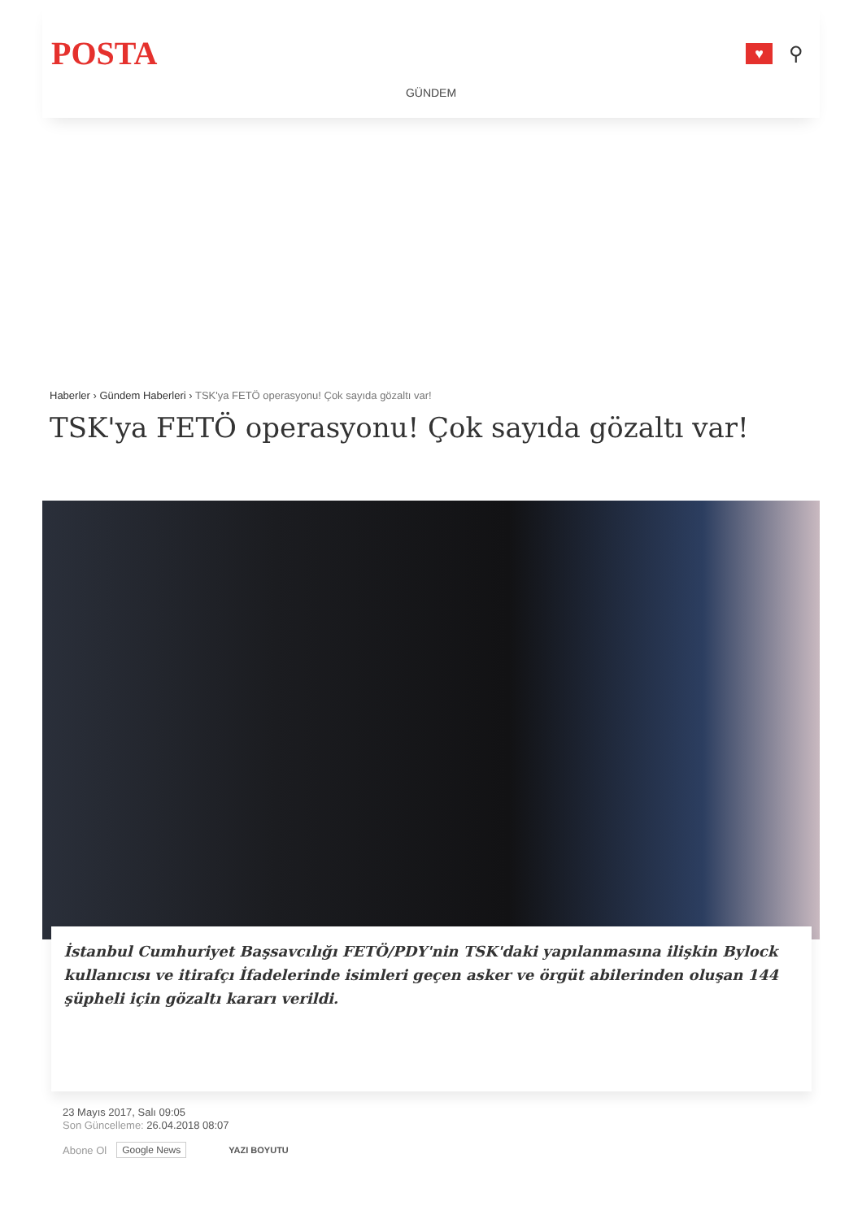POSTA
♥
⚲
GÜNDEM
Haberler › Gündem Haberleri › TSK'ya FETÖ operasyonu! Çok sayıda gözaltı var!
TSK'ya FETÖ operasyonu! Çok sayıda gözaltı var!
İstanbul Cumhuriyet Başsavcılığı FETÖ/PDY'nin TSK'daki yapılanmasına ilişkin Bylock kullanıcısı ve itirafçı İfadelerinde isimleri geçen asker ve örgüt abilerinden oluşan 144 şüpheli için gözaltı kararı verildi.
23 Mayıs 2017, Salı 09:05
Son Güncelleme: 26.04.2018 08:07
Abone Ol Google News YAZI BOYUTU